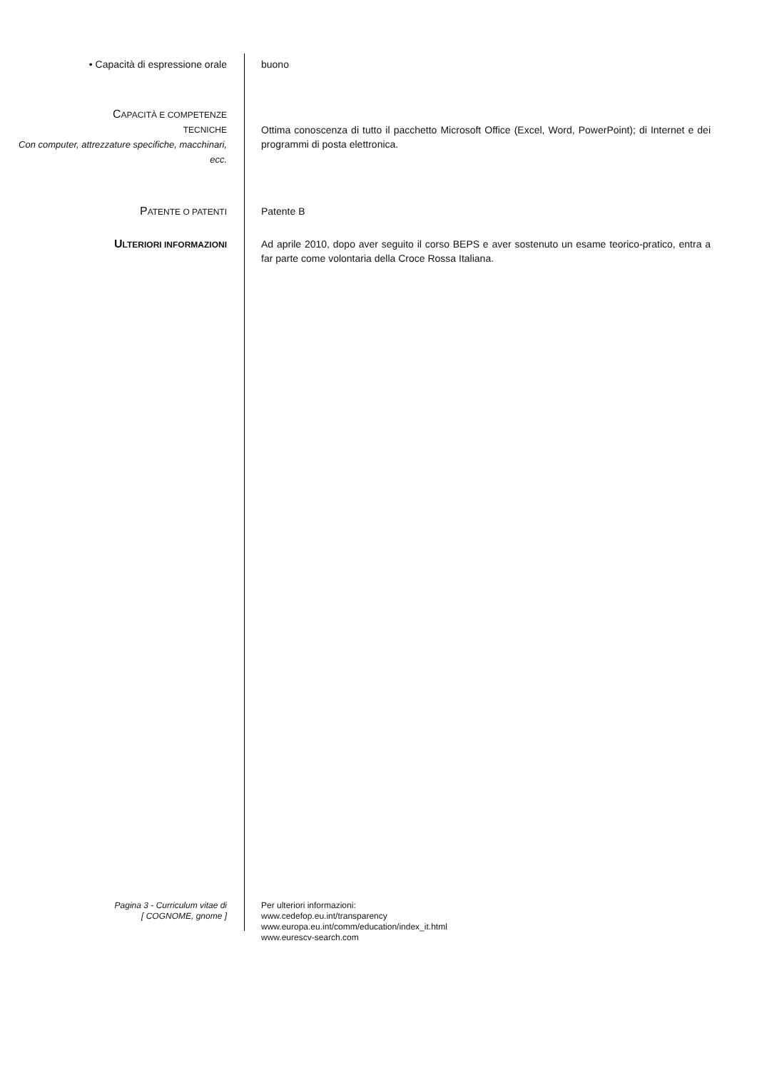• Capacità di espressione orale buono
CAPACITÀ E COMPETENZE
TECNICHE
Con computer, attrezzature specifiche, macchinari, ecc.
Ottima conoscenza di tutto il pacchetto Microsoft Office (Excel, Word, PowerPoint); di Internet e dei programmi di posta elettronica.
PATENTE O PATENTI
Patente B
ULTERIORI INFORMAZIONI
Ad aprile 2010, dopo aver seguito il corso BEPS e aver sostenuto un esame teorico-pratico, entra a far parte come volontaria della Croce Rossa Italiana.
Pagina 3 - Curriculum vitae di
[ COGNOME, gnome ]
Per ulteriori informazioni:
www.cedefop.eu.int/transparency
www.europa.eu.int/comm/education/index_it.html
www.eurescv-search.com